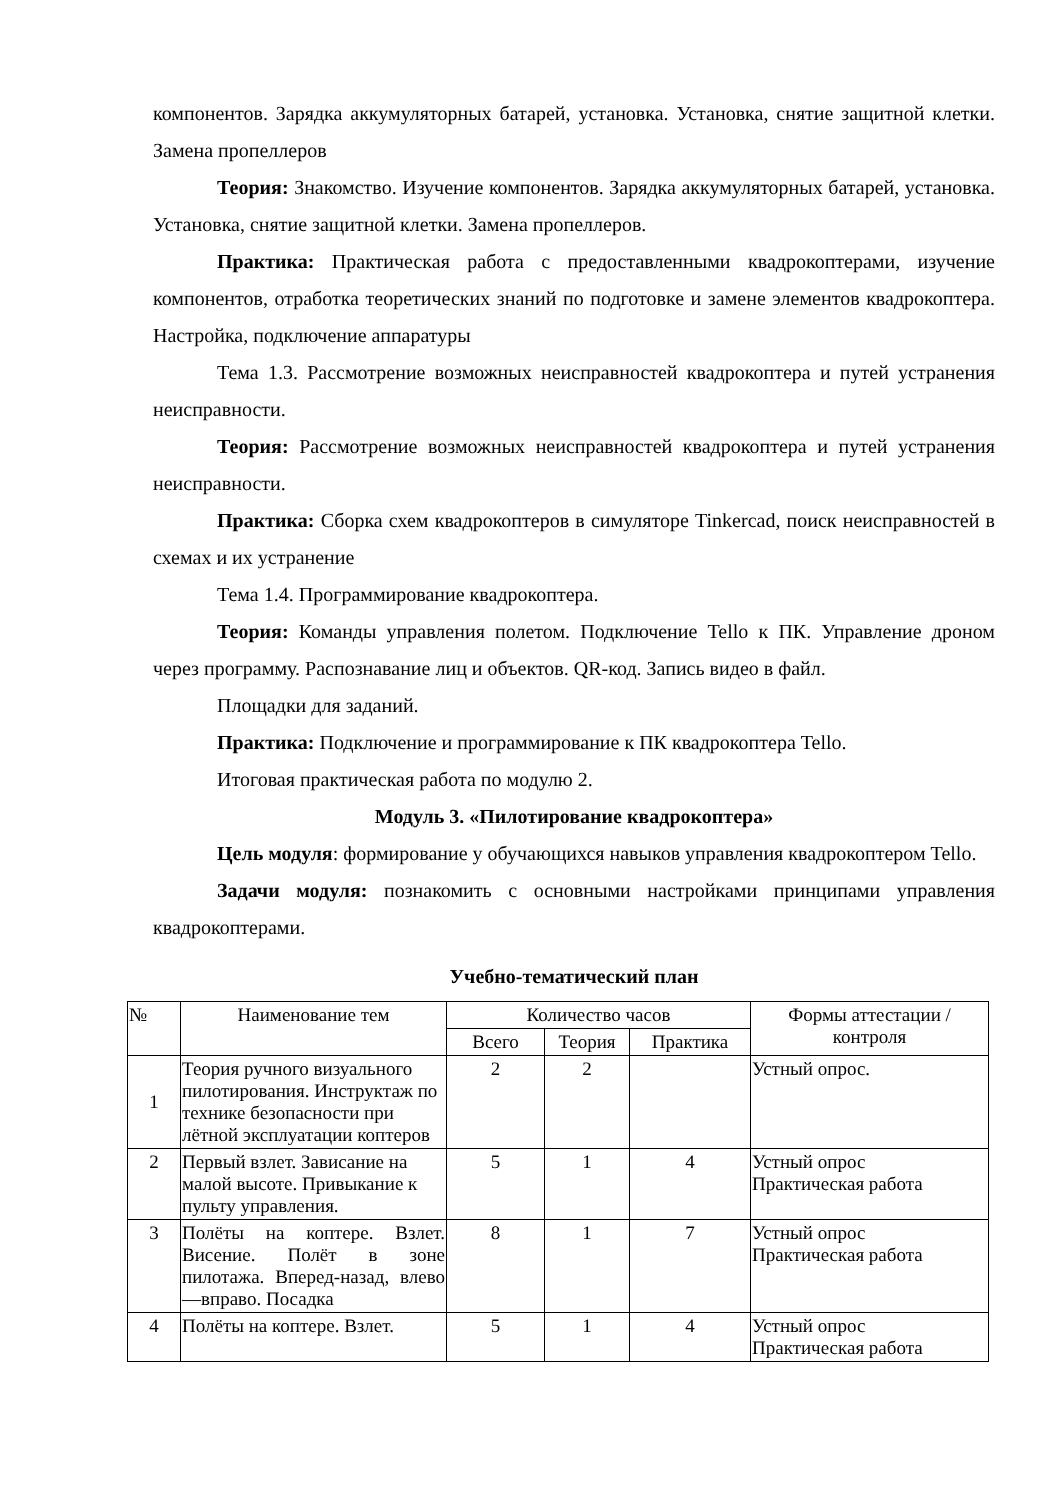компонентов. Зарядка аккумуляторных батарей, установка. Установка, снятие защитной клетки. Замена пропеллеров
Теория: Знакомство. Изучение компонентов. Зарядка аккумуляторных батарей, установка. Установка, снятие защитной клетки. Замена пропеллеров.
Практика: Практическая работа с предоставленными квадрокоптерами, изучение компонентов, отработка теоретических знаний по подготовке и замене элементов квадрокоптера. Настройка, подключение аппаратуры
Тема 1.3. Рассмотрение возможных неисправностей квадрокоптера и путей устранения неисправности.
Теория: Рассмотрение возможных неисправностей квадрокоптера и путей устранения неисправности.
Практика: Сборка схем квадрокоптеров в симуляторе Tinkercad, поиск неисправностей в схемах и их устранение
Тема 1.4. Программирование квадрокоптера.
Теория: Команды управления полетом. Подключение Tello к ПК. Управление дроном через программу. Распознавание лиц и объектов. QR-код. Запись видео в файл.
Площадки для заданий.
Практика: Подключение и программирование к ПК квадрокоптера Tello.
Итоговая практическая работа по модулю 2.
Модуль 3. «Пилотирование квадрокоптера»
Цель модуля: формирование у обучающихся навыков управления квадрокоптером Tello.
Задачи модуля: познакомить с основными настройками принципами управления квадрокоптерами.
Учебно-тематический план
| № | Наименование тем | Количество часов | | | Формы аттестации / контроля |
| --- | --- | --- | --- | --- | --- |
| | | Всего | Теория | Практика | |
| 1 | Теория ручного визуального пилотирования. Инструктаж по технике безопасности при лётной эксплуатации коптеров | 2 | 2 | | Устный опрос. |
| 2 | Первый взлет. Зависание на малой высоте. Привыкание к пульту управления. | 5 | 1 | 4 | Устный опрос Практическая работа |
| 3 | Полёты на коптере. Взлет. Висение. Полёт в зоне пилотажа. Вперед-назад, влево—вправо. Посадка | 8 | 1 | 7 | Устный опрос Практическая работа |
| 4 | Полёты на коптере. Взлет. | 5 | 1 | 4 | Устный опрос Практическая работа |